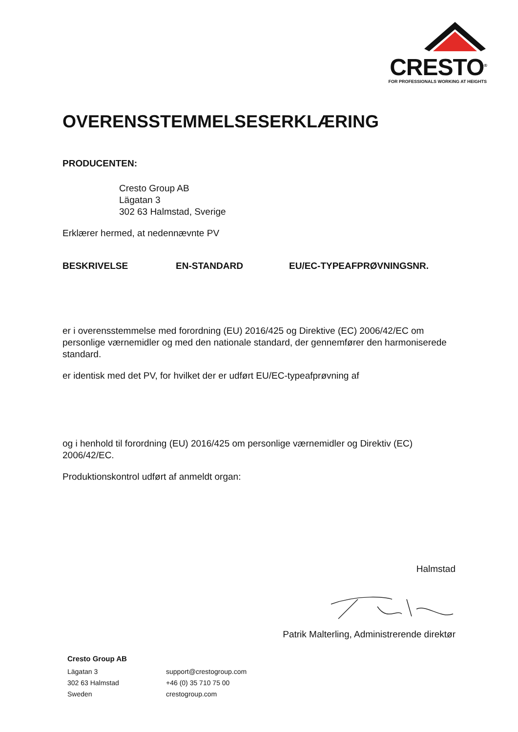CRESTO<sup>®</sup>
FOR PROFESSIONALS WORKING AT HEIGHTS
OVERENSSTEMMELSESERKLÆRING
PRODUCENTEN:
Cresto Group AB
Lägatan 3
302 63 Halmstad, Sverige
Erklærer hermed, at nedennævnte PV
| BESKRIVELSE | EN-STANDARD | EU/EC-TYPEAFPRØVNINGSNR. |
| --- | --- | --- |
er i overensstemmelse med forordning (EU) 2016/425 og Direktive (EC) 2006/42/EC om personlige værnemidler og med den nationale standard, der gennemfører den harmoniserede standard.
er identisk med det PV, for hvilket der er udført EU/EC-typeafprøvning af
og i henhold til forordning (EU) 2016/425 om personlige værnemidler og Direktiv (EC) 2006/42/EC.
Produktionskontrol udført af anmeldt organ:
Halmstad
Patrik Malterling, Administrerende direktør
Cresto Group AB
Lägatan 3
302 63 Halmstad
Sweden
support@crestogroup.com
+46 (0) 35 710 75 00
crestogroup.com